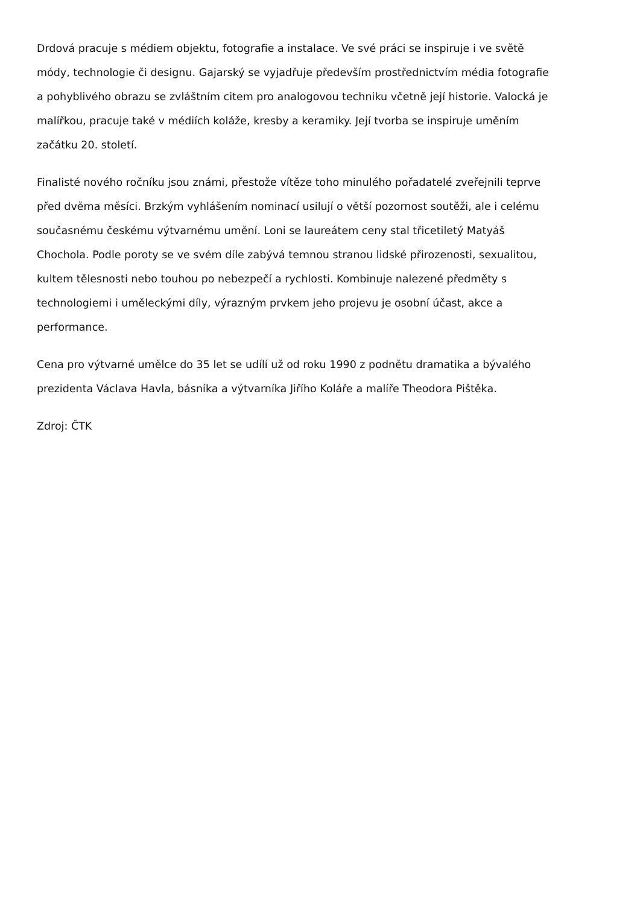Drdová pracuje s médiem objektu, fotografie a instalace. Ve své práci se inspiruje i ve světě módy, technologie či designu. Gajarský se vyjadřuje především prostřednictvím média fotografie a pohyblivého obrazu se zvláštním citem pro analogovou techniku včetně její historie. Valocká je malířkou, pracuje také v médiích koláže, kresby a keramiky. Její tvorba se inspiruje uměním začátku 20. století.
Finalisté nového ročníku jsou známi, přestože vítěze toho minulého pořadatelé zveřejnili teprve před dvěma měsíci. Brzkým vyhlášením nominací usilují o větší pozornost soutěži, ale i celému současnému českému výtvarnému umění. Loni se laureátem ceny stal třicetiletý Matyáš Chochola. Podle poroty se ve svém díle zabývá temnou stranou lidské přirozenosti, sexualitou, kultem tělesnosti nebo touhou po nebezpečí a rychlosti. Kombinuje nalezené předměty s technologiemi i uměleckými díly, výrazným prvkem jeho projevu je osobní účast, akce a performance.
Cena pro výtvarné umělce do 35 let se udílí už od roku 1990 z podnětu dramatika a bývalého prezidenta Václava Havla, básníka a výtvarníka Jiřího Koláře a malíře Theodora Pištěka.
Zdroj: ČTK